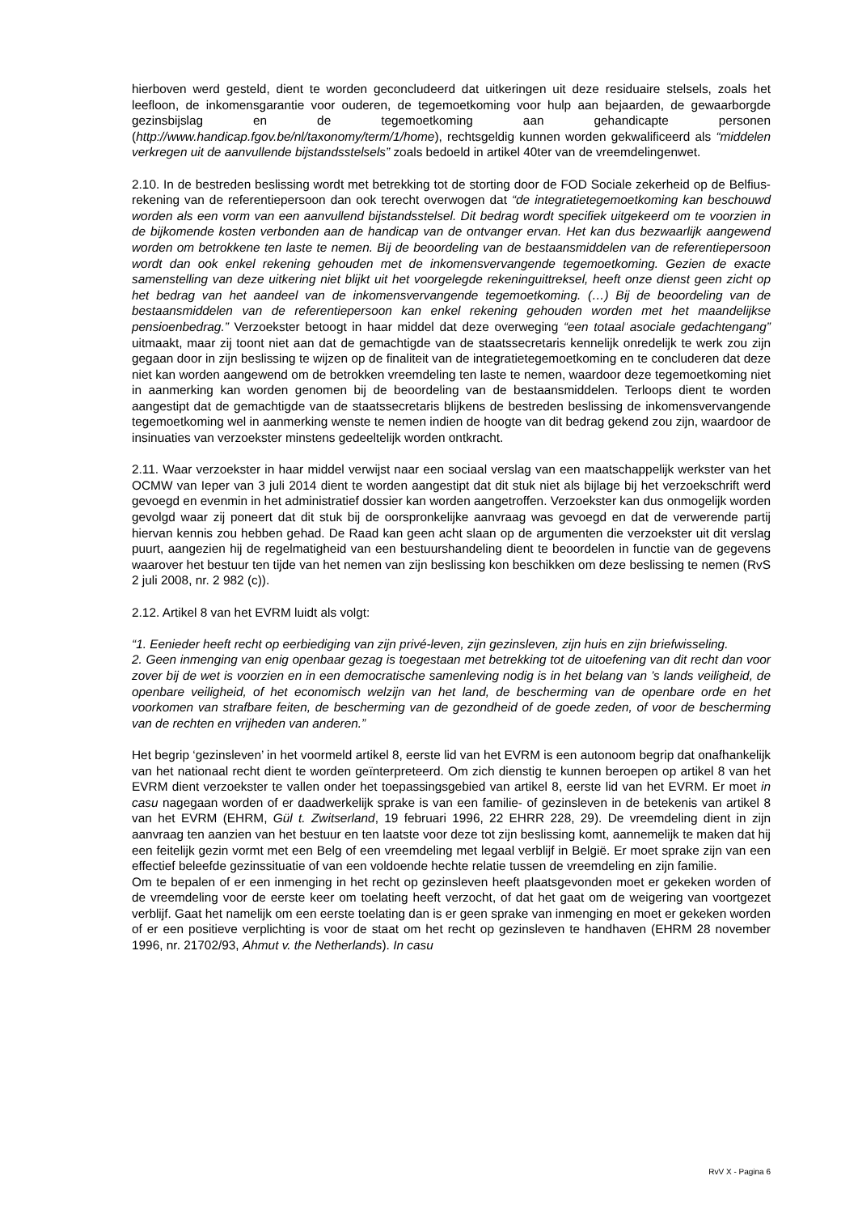hierboven werd gesteld, dient te worden geconcludeerd dat uitkeringen uit deze residuaire stelsels, zoals het leefloon, de inkomensgarantie voor ouderen, de tegemoetkoming voor hulp aan bejaarden, de gewaarborgde gezinsbijslag en de tegemoetkoming aan gehandicapte personen (http://www.handicap.fgov.be/nl/taxonomy/term/1/home), rechtsgeldig kunnen worden gekwalificeerd als “middelen verkregen uit de aanvullende bijstandsstelsels” zoals bedoeld in artikel 40ter van de vreemdelingenwet.
2.10. In de bestreden beslissing wordt met betrekking tot de storting door de FOD Sociale zekerheid op de Belfius-rekening van de referentiepersoon dan ook terecht overwogen dat “de integratietegemoetkoming kan beschouwd worden als een vorm van een aanvullend bijstandsstelsel. Dit bedrag wordt specifiek uitgekeerd om te voorzien in de bijkomende kosten verbonden aan de handicap van de ontvanger ervan. Het kan dus bezwaarlijk aangewend worden om betrokkene ten laste te nemen. Bij de beoordeling van de bestaansmiddelen van de referentiepersoon wordt dan ook enkel rekening gehouden met de inkomensvervangende tegemoetkoming. Gezien de exacte samenstelling van deze uitkering niet blijkt uit het voorgelegde rekeninguittreksel, heeft onze dienst geen zicht op het bedrag van het aandeel van de inkomensvervangende tegemoetkoming. (…) Bij de beoordeling van de bestaansmiddelen van de referentiepersoon kan enkel rekening gehouden worden met het maandelijkse pensioenbedrag.” Verzoekster betoogt in haar middel dat deze overweging “een totaal asociale gedachtengang” uitmaakt, maar zij toont niet aan dat de gemachtigde van de staatssecretaris kennelijk onredelijk te werk zou zijn gegaan door in zijn beslissing te wijzen op de finaliteit van de integratietegemoetkoming en te concluderen dat deze niet kan worden aangewend om de betrokken vreemdeling ten laste te nemen, waardoor deze tegemoetkoming niet in aanmerking kan worden genomen bij de beoordeling van de bestaansmiddelen. Terloops dient te worden aangestipt dat de gemachtigde van de staatssecretaris blijkens de bestreden beslissing de inkomensvervangende tegemoetkoming wel in aanmerking wenste te nemen indien de hoogte van dit bedrag gekend zou zijn, waardoor de insinuaties van verzoekster minstens gedeeltelijk worden ontkracht.
2.11. Waar verzoekster in haar middel verwijst naar een sociaal verslag van een maatschappelijk werkster van het OCMW van Ieper van 3 juli 2014 dient te worden aangestipt dat dit stuk niet als bijlage bij het verzoekschrift werd gevoegd en evenmin in het administratief dossier kan worden aangetroffen. Verzoekster kan dus onmogelijk worden gevolgd waar zij poneert dat dit stuk bij de oorspronkelijke aanvraag was gevoegd en dat de verwerende partij hiervan kennis zou hebben gehad. De Raad kan geen acht slaan op de argumenten die verzoekster uit dit verslag puurt, aangezien hij de regelmatigheid van een bestuurshandeling dient te beoordelen in functie van de gegevens waarover het bestuur ten tijde van het nemen van zijn beslissing kon beschikken om deze beslissing te nemen (RvS 2 juli 2008, nr. 2 982 (c)).
2.12. Artikel 8 van het EVRM luidt als volgt:
“1. Eenieder heeft recht op eerbiediging van zijn privé-leven, zijn gezinsleven, zijn huis en zijn briefwisseling.
2. Geen inmenging van enig openbaar gezag is toegestaan met betrekking tot de uitoefening van dit recht dan voor zover bij de wet is voorzien en in een democratische samenleving nodig is in het belang van ’s lands veiligheid, de openbare veiligheid, of het economisch welzijn van het land, de bescherming van de openbare orde en het voorkomen van strafbare feiten, de bescherming van de gezondheid of de goede zeden, of voor de bescherming van de rechten en vrijheden van anderen.”
Het begrip ‘gezinsleven’ in het voormeld artikel 8, eerste lid van het EVRM is een autonoom begrip dat onafhankelijk van het nationaal recht dient te worden geïnterpreteerd. Om zich dienstig te kunnen beroepen op artikel 8 van het EVRM dient verzoekster te vallen onder het toepassingsgebied van artikel 8, eerste lid van het EVRM. Er moet in casu nagegaan worden of er daadwerkelijk sprake is van een familie- of gezinsleven in de betekenis van artikel 8 van het EVRM (EHRM, Gül t. Zwitserland, 19 februari 1996, 22 EHRR 228, 29). De vreemdeling dient in zijn aanvraag ten aanzien van het bestuur en ten laatste voor deze tot zijn beslissing komt, aannemelijk te maken dat hij een feitelijk gezin vormt met een Belg of een vreemdeling met legaal verblijf in België. Er moet sprake zijn van een effectief beleefde gezinssituatie of van een voldoende hechte relatie tussen de vreemdeling en zijn familie.
Om te bepalen of er een inmenging in het recht op gezinsleven heeft plaatsgevonden moet er gekeken worden of de vreemdeling voor de eerste keer om toelating heeft verzocht, of dat het gaat om de weigering van voortgezet verblijf. Gaat het namelijk om een eerste toelating dan is er geen sprake van inmenging en moet er gekeken worden of er een positieve verplichting is voor de staat om het recht op gezinsleven te handhaven (EHRM 28 november 1996, nr. 21702/93, Ahmut v. the Netherlands). In casu
RvV X - Pagina 6